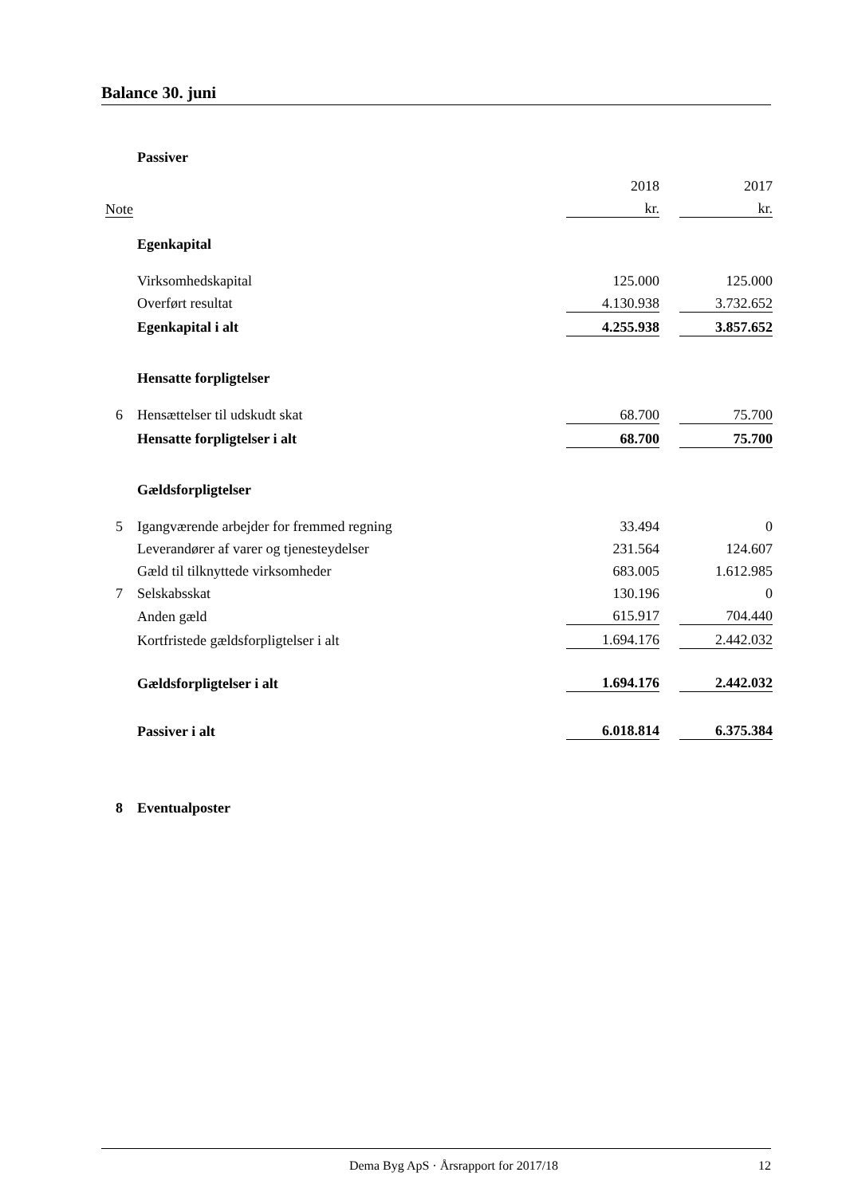Balance 30. juni
| | Passiver | | | |
| | | 2018 | | 2017 |
| Note | | kr. | | kr. |
| | Egenkapital | | | |
| | Virksomhedskapital | 125.000 | | 125.000 |
| | Overført resultat | 4.130.938 | | 3.732.652 |
| | Egenkapital i alt | 4.255.938 | | 3.857.652 |
| | Hensatte forpligtelser | | | |
| 6 | Hensættelser til udskudt skat | 68.700 | | 75.700 |
| | Hensatte forpligtelser i alt | 68.700 | | 75.700 |
| | Gældsforpligtelser | | | |
| 5 | Igangværende arbejder for fremmed regning | 33.494 | | 0 |
| | Leverandører af varer og tjenesteydelser | 231.564 | | 124.607 |
| | Gæld til tilknyttede virksomheder | 683.005 | | 1.612.985 |
| 7 | Selskabsskat | 130.196 | | 0 |
| | Anden gæld | 615.917 | | 704.440 |
| | Kortfristede gældsforpligtelser i alt | 1.694.176 | | 2.442.032 |
| | Gældsforpligtelser i alt | 1.694.176 | | 2.442.032 |
| | Passiver i alt | 6.018.814 | | 6.375.384 |
| 8 | Eventualposter | | | |
Dema Byg ApS · Årsrapport for 2017/18 12